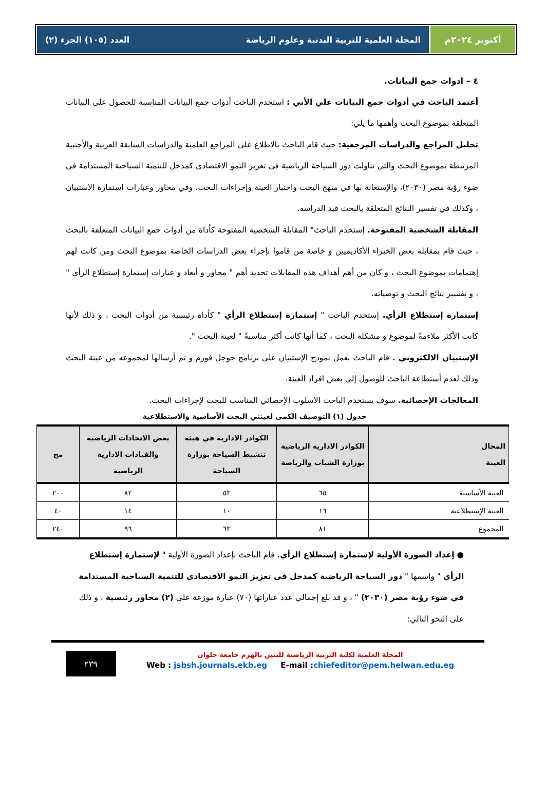أكتوبر ٢٠٢٤م المجلة العلمية للتربية البدنية وعلوم الرياضة العدد (١٠٥) الجزء (٢)
٤ – ادوات جمع البيانات.
أعتمد الباحث في أدوات جمع البيانات علي الأتي : استخدم الباحث أدوات جمع البيانات المناسبة للحصول على البيانات المتعلقة بموضوع البحث وأهمها ما يلي:
تحليل المراجع والدراسات المرجعية: حيث قام الباحث بالاطلاع على المراجع العلمية والدراسات السابقة العربية والأجنبية المرتبطة بموضوع البحث والتي تناولت دور السياحة الرياضية فى تعزيز النمو الاقتصادى كمدخل للتنمية السياحية المستدامة في ضوء رؤية مصر (٢٠٣٠)، والإستعانة بها في منهج البحث واختيار العينة وإجراءات البحث، وفي محاور وعبارات استمارة الاستبيان ، وكذلك في تفسير النتائج المتعلقة بالبحث قيد الدراسه.
المقابلة الشخصية المفتوحة. إستخدم الباحث" المقابلة الشخصية المفتوحة كأداة من أدوات جمع البيانات المتعلقة بالبحث ، حيث قام بمقابلة بعض الخبراء الأكاديميين و خاصة من قاموا بإجراء بعض الدراسات الخاصة بموضوع البحث ومن كانت لهم إهتمامات بموضوع البحث ، و كان من أهم أهداف هذه المقابلات تحديد أهم " محاور و أبعاد و عبارات إستمارة إستطلاع الرأي " ، و تفسير نتائج البحث و توصياته.
إستمارة إستطلاع الرأي. إستخدم الباحث " إستمارة إستطلاع الرأي " كأداة رئيسية من أدوات البحث ، و ذلك لأنها كانت الأكثر ملاءمةً لموضوع و مشكلة البحث ، كما أنها كانت أكثر مناسبةً " لعينة البحث ".
الإستبيان الالكتروني . قام الباحث بعمل نموذج الإستبيان علي برنامج جوجل فورم و تم أرسالها لمجموعه من عينة البحث وذلك لعدم أستطاعة الباحث للوصول إلي بعض افراد العينة.
المعالجات الإحصائية. سوف يستخدم الباحث الاسلوب الإحصائي المناسب للبحث لإجراءات البحث.
جدول (١) التوصيف الكمى لعينتي البحث الأساسية والاستطلاعية
| المجال العينة | الكوادر الادارية الرياضية بوزارة الشباب والرياضة | الكوادر الادارية في هيئة تنشيط السياحة بوزارة السياحة | بعض الاتحادات الرياضية والقيادات الادارية الرياضية | مج |
| --- | --- | --- | --- | --- |
| العينة الأساسية | ٦٥ | ٥٣ | ٨٢ | ٢٠٠ |
| العينة الإستطلاعية | ١٦ | ١٠ | ١٤ | ٤٠ |
| المجموع | ٨١ | ٦٣ | ٩٦ | ٢٤٠ |
● إعداد الصورة الأولية لإستمارة إستطلاع الرأي. قام الباحث بإعداد الصورة الأولية " لإستمارة إستطلاع الرأي " واسمها " دور السياحة الرياضية كمدخل فى تعزيز النمو الاقتصادى للتنمية السياحية المستدامة في ضوء رؤية مصر (٢٠٣٠) " ، و قد بلغ إجمالي عدد عباراتها (٧٠) عبارة موزعة على (٢) محاور رئيسية ، و ذلك على النحو التالي:
المجلة العلمية لكلية التربية الرياضية للبنين بالهرم جامعة حلوان
Web : jsbsh.journals.ekb.eg E-mail :chiefeditor@pem.helwan.edu.eg
٢٣٩